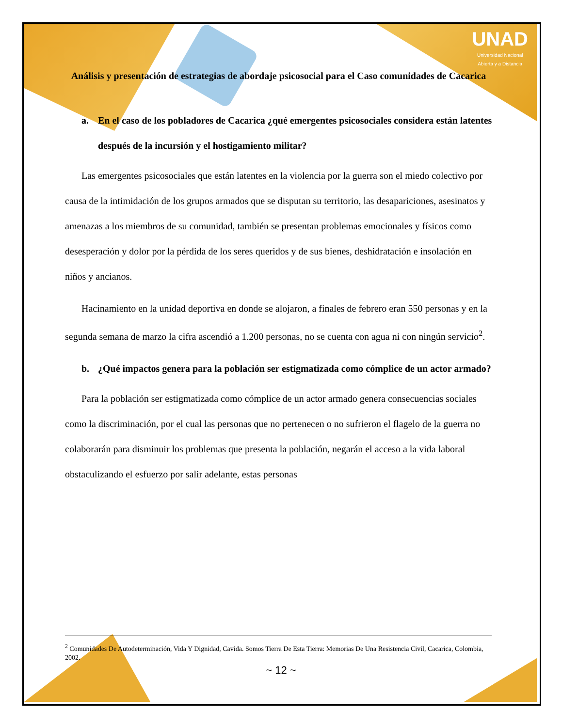UNAD
Universidad Nacional
Abierta y a Distancia
Análisis y presentación de estrategias de abordaje psicosocial para el Caso comunidades de Cacarica
a. En el caso de los pobladores de Cacarica ¿qué emergentes psicosociales considera están latentes después de la incursión y el hostigamiento militar?
Las emergentes psicosociales que están latentes en la violencia por la guerra son el miedo colectivo por causa de la intimidación de los grupos armados que se disputan su territorio, las desapariciones, asesinatos y amenazas a los miembros de su comunidad, también se presentan problemas emocionales y físicos como desesperación y dolor por la pérdida de los seres queridos y de sus bienes, deshidratación e insolación en niños y ancianos.
Hacinamiento en la unidad deportiva en donde se alojaron, a finales de febrero eran 550 personas y en la segunda semana de marzo la cifra ascendió a 1.200 personas, no se cuenta con agua ni con ningún servicio<sup>2</sup>.
b. ¿Qué impactos genera para la población ser estigmatizada como cómplice de un actor armado?
Para la población ser estigmatizada como cómplice de un actor armado genera consecuencias sociales como la discriminación, por el cual las personas que no pertenecen o no sufrieron el flagelo de la guerra no colaborarán para disminuir los problemas que presenta la población, negarán el acceso a la vida laboral obstaculizando el esfuerzo por salir adelante, estas personas
<sup>2</sup> Comunidades De Autodeterminación, Vida Y Dignidad, Cavida. Somos Tierra De Esta Tierra: Memorias De Una Resistencia Civil, Cacarica, Colombia, 2002.
~ 12 ~